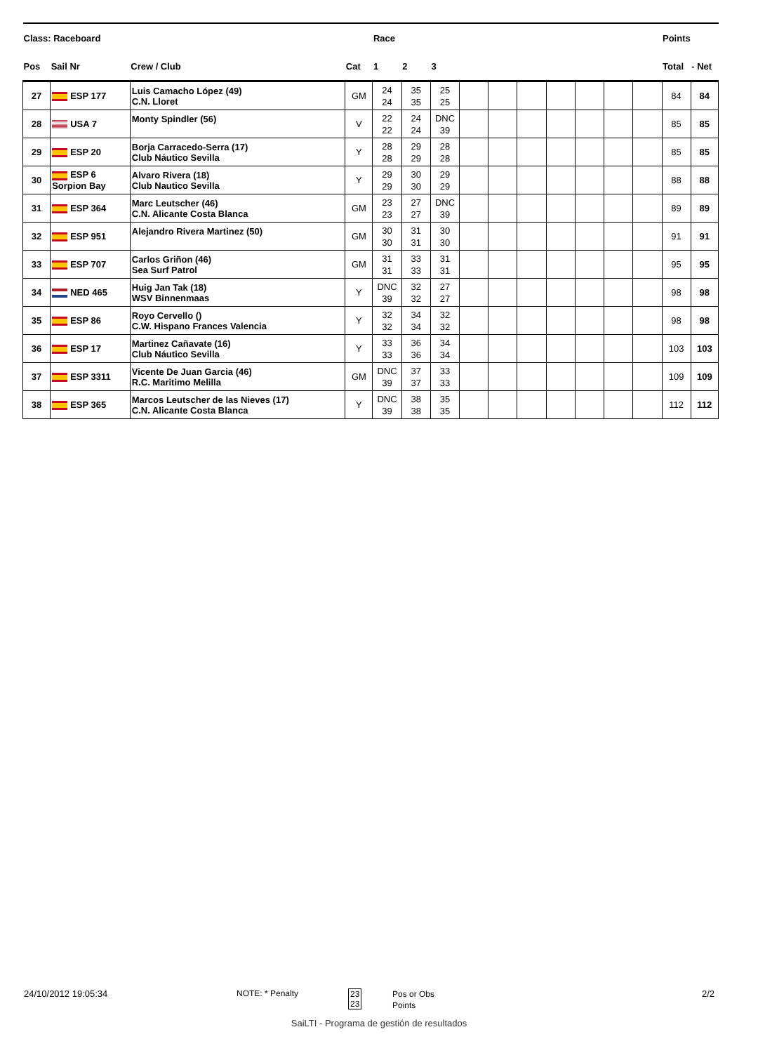| Class: Raceboard | | | | Race | | | | | | | | | | Points | |
| --- | --- | --- | --- | --- | --- | --- | --- | --- | --- | --- | --- | --- | --- | --- | --- |
| Pos | Sail Nr | Crew / Club | Cat | 1 | 2 | 3 | | | | | | | | Total | - Net |
| 27 | ESP 177 | Luis Camacho López (49) C.N. Lloret | GM | 24 24 | 35 35 | 25 25 | | | | | | | | 84 | 84 |
| 28 | USA 7 | Monty Spindler (56) | V | 22 22 | 24 24 | DNC 39 | | | | | | | | 85 | 85 |
| 29 | ESP 20 | Borja Carracedo-Serra (17) Club Náutico Sevilla | Y | 28 28 | 29 29 | 28 28 | | | | | | | | 85 | 85 |
| 30 | ESP 6 Sorpion Bay | Alvaro Rivera (18) Club Nautico Sevilla | Y | 29 29 | 30 30 | 29 29 | | | | | | | | 88 | 88 |
| 31 | ESP 364 | Marc Leutscher (46) C.N. Alicante Costa Blanca | GM | 23 23 | 27 27 | DNC 39 | | | | | | | | 89 | 89 |
| 32 | ESP 951 | Alejandro Rivera Martinez (50) | GM | 30 30 | 31 31 | 30 30 | | | | | | | | 91 | 91 |
| 33 | ESP 707 | Carlos Griñon (46) Sea Surf Patrol | GM | 31 31 | 33 33 | 31 31 | | | | | | | | 95 | 95 |
| 34 | NED 465 | Huig Jan Tak (18) WSV Binnenmaas | Y | DNC 39 | 32 32 | 27 27 | | | | | | | | 98 | 98 |
| 35 | ESP 86 | Royo Cervello () C.W. Hispano Frances Valencia | Y | 32 32 | 34 34 | 32 32 | | | | | | | | 98 | 98 |
| 36 | ESP 17 | Martinez Cañavate (16) Club Náutico Sevilla | Y | 33 33 | 36 36 | 34 34 | | | | | | | | 103 | 103 |
| 37 | ESP 3311 | Vicente De Juan Garcia (46) R.C. Maritimo Melilla | GM | DNC 39 | 37 37 | 33 33 | | | | | | | | 109 | 109 |
| 38 | ESP 365 | Marcos Leutscher de las Nieves (17) C.N. Alicante Costa Blanca | Y | DNC 39 | 38 38 | 35 35 | | | | | | | | 112 | 112 |
24/10/2012 19:05:34 NOTE: * Penalty
23
23
Pos or Obs
Points
2/2
SaiLTI - Programa de gestión de resultados